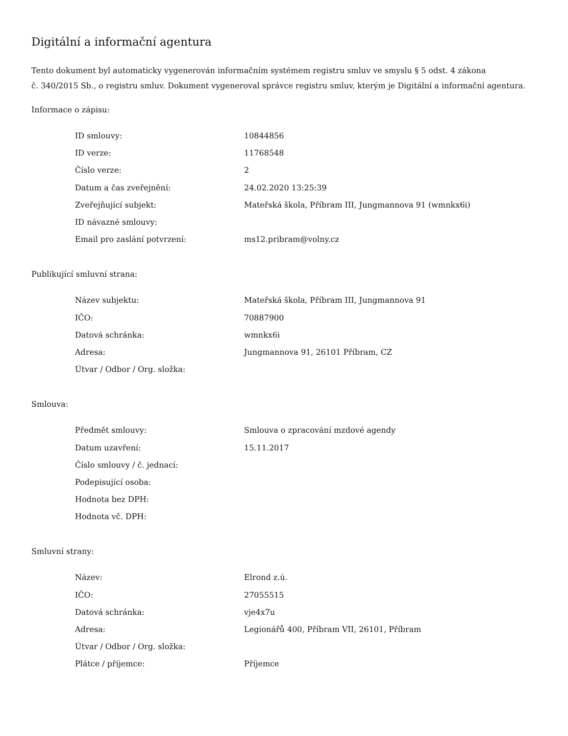Digitální a informační agentura
Tento dokument byl automaticky vygenerován informačním systémem registru smluv ve smyslu § 5 odst. 4 zákona
č. 340/2015 Sb., o registru smluv. Dokument vygeneroval správce registru smluv, kterým je Digitální a informační agentura.
Informace o zápisu:
| ID smlouvy: | 10844856 |
| ID verze: | 11768548 |
| Číslo verze: | 2 |
| Datum a čas zveřejnění: | 24.02.2020 13:25:39 |
| Zveřejňující subjekt: | Mateřská škola, Příbram III, Jungmannova 91 (wmnkx6i) |
| ID návazné smlouvy: | |
| Email pro zaslání potvrzení: | ms12.pribram@volny.cz |
Publikující smluvní strana:
| Název subjektu: | Mateřská škola, Příbram III, Jungmannova 91 |
| IČO: | 70887900 |
| Datová schránka: | wmnkx6i |
| Adresa: | Jungmannova 91, 26101 Příbram, CZ |
| Útvar / Odbor / Org. složka: | |
Smlouva:
| Předmět smlouvy: | Smlouva o zpracování mzdové agendy |
| Datum uzavření: | 15.11.2017 |
| Číslo smlouvy / č. jednací: | |
| Podepisující osoba: | |
| Hodnota bez DPH: | |
| Hodnota vč. DPH: | |
Smluvní strany:
| Název: | Elrond z.ú. |
| IČO: | 27055515 |
| Datová schránka: | vje4x7u |
| Adresa: | Legionářů 400, Příbram VII, 26101, Příbram |
| Útvar / Odbor / Org. složka: | |
| Plátce / příjemce: | Příjemce |